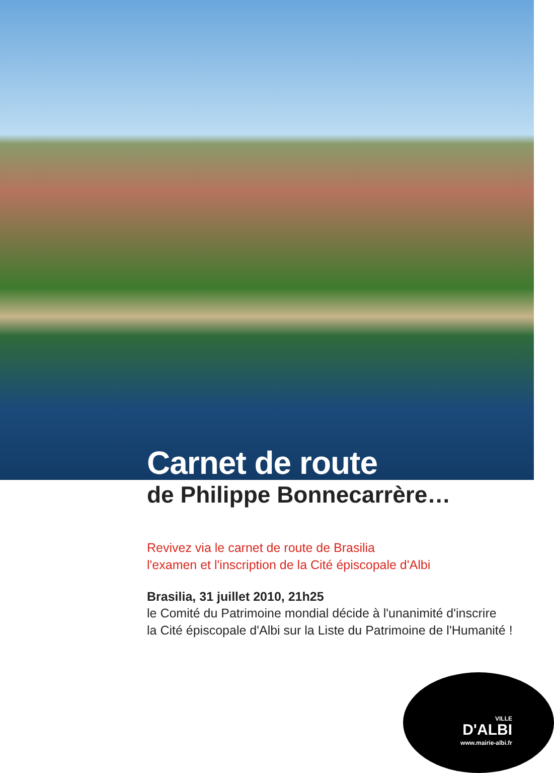Carnet de route
de Philippe Bonnecarrère…
Revivez via le carnet de route de Brasilia
l'examen et l'inscription de la Cité épiscopale d'Albi
Brasilia, 31 juillet 2010, 21h25
le Comité du Patrimoine mondial décide à l'unanimité d'inscrire
la Cité épiscopale d'Albi sur la Liste du Patrimoine de l'Humanité !
VILLE
D'ALBI
www.mairie-albi.fr